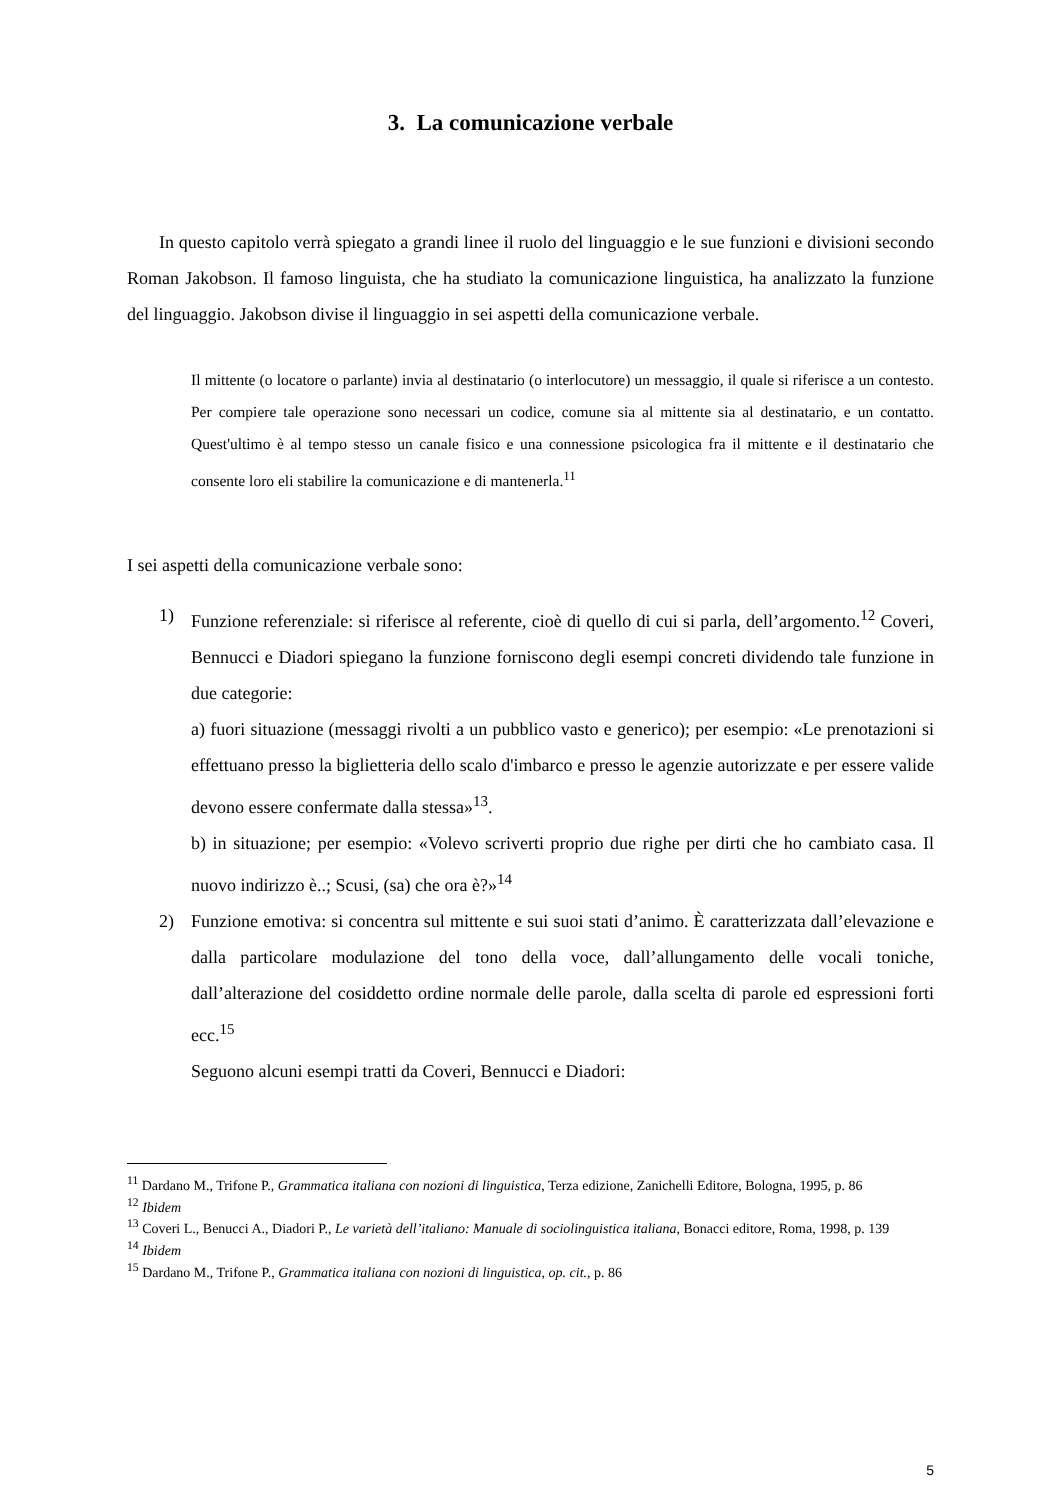3. La comunicazione verbale
In questo capitolo verrà spiegato a grandi linee il ruolo del linguaggio e le sue funzioni e divisioni secondo Roman Jakobson. Il famoso linguista, che ha studiato la comunicazione linguistica, ha analizzato la funzione del linguaggio. Jakobson divise il linguaggio in sei aspetti della comunicazione verbale.
Il mittente (o locatore o parlante) invia al destinatario (o interlocutore) un messaggio, il quale si riferisce a un contesto. Per compiere tale operazione sono necessari un codice, comune sia al mittente sia al destinatario, e un contatto. Quest'ultimo è al tempo stesso un canale fisico e una connessione psicologica fra il mittente e il destinatario che consente loro eli stabilire la comunicazione e di mantenerla.<sup>11</sup>
I sei aspetti della comunicazione verbale sono:
1) Funzione referenziale: si riferisce al referente, cioè di quello di cui si parla, dell’argomento.<sup>12</sup> Coveri, Bennucci e Diadori spiegano la funzione forniscono degli esempi concreti dividendo tale funzione in due categorie:
a) fuori situazione (messaggi rivolti a un pubblico vasto e generico); per esempio: «Le prenotazioni si effettuano presso la biglietteria dello scalo d'imbarco e presso le agenzie autorizzate e per essere valide devono essere confermate dalla stessa»<sup>13</sup>.
b) in situazione; per esempio: «Volevo scriverti proprio due righe per dirti che ho cambiato casa. Il nuovo indirizzo è..; Scusi, (sa) che ora è?»<sup>14</sup>
2) Funzione emotiva: si concentra sul mittente e sui suoi stati d’animo. È caratterizzata dall’elevazione e dalla particolare modulazione del tono della voce, dall’allungamento delle vocali toniche, dall’alterazione del cosiddetto ordine normale delle parole, dalla scelta di parole ed espressioni forti ecc.<sup>15</sup>
Seguono alcuni esempi tratti da Coveri, Bennucci e Diadori:
<sup>11</sup> Dardano M., Trifone P., Grammatica italiana con nozioni di linguistica, Terza edizione, Zanichelli Editore, Bologna, 1995, p. 86
<sup>12</sup> Ibidem
<sup>13</sup> Coveri L., Benucci A., Diadori P., Le varietà dell’italiano: Manuale di sociolinguistica italiana, Bonacci editore, Roma, 1998, p. 139
<sup>14</sup> Ibidem
<sup>15</sup> Dardano M., Trifone P., Grammatica italiana con nozioni di linguistica, op. cit., p. 86
5